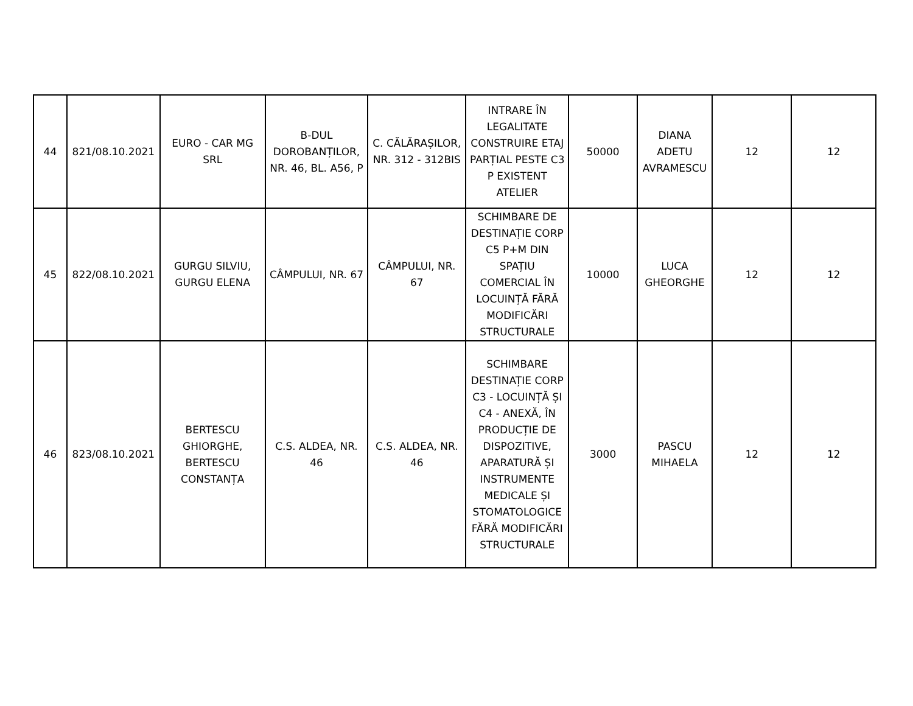| 44 | 821/08.10.2021 | EURO - CAR MG SRL | B-DUL DOROBANȚILOR, NR. 46, BL. A56, P | C. CĂLĂRAȘILOR, NR. 312 - 312BIS | INTRARE ÎN LEGALITATE CONSTRUIRE ETAJ PARȚIAL PESTE C3 P EXISTENT ATELIER | 50000 | DIANA ADETU AVRAMESCU | 12 | 12 |
| 45 | 822/08.10.2021 | GURGU SILVIU, GURGU ELENA | CÂMPULUI, NR. 67 | CÂMPULUI, NR. 67 | SCHIMBARE DE DESTINAȚIE CORP C5 P+M DIN SPAȚIU COMERCIAL ÎN LOCUINȚĂ FĂRĂ MODIFICĂRI STRUCTURALE | 10000 | LUCA GHEORGHE | 12 | 12 |
| 46 | 823/08.10.2021 | BERTESCU GHIORGHE, BERTESCU CONSTANȚA | C.S. ALDEA, NR. 46 | C.S. ALDEA, NR. 46 | SCHIMBARE DESTINAȚIE CORP C3 - LOCUINȚĂ ȘI C4 - ANEXĂ, ÎN PRODUCȚIE DE DISPOZITIVE, APARATURĂ ȘI INSTRUMENTE MEDICALE ȘI STOMATOLOGICE FĂRĂ MODIFICĂRI STRUCTURALE | 3000 | PASCU MIHAELA | 12 | 12 |